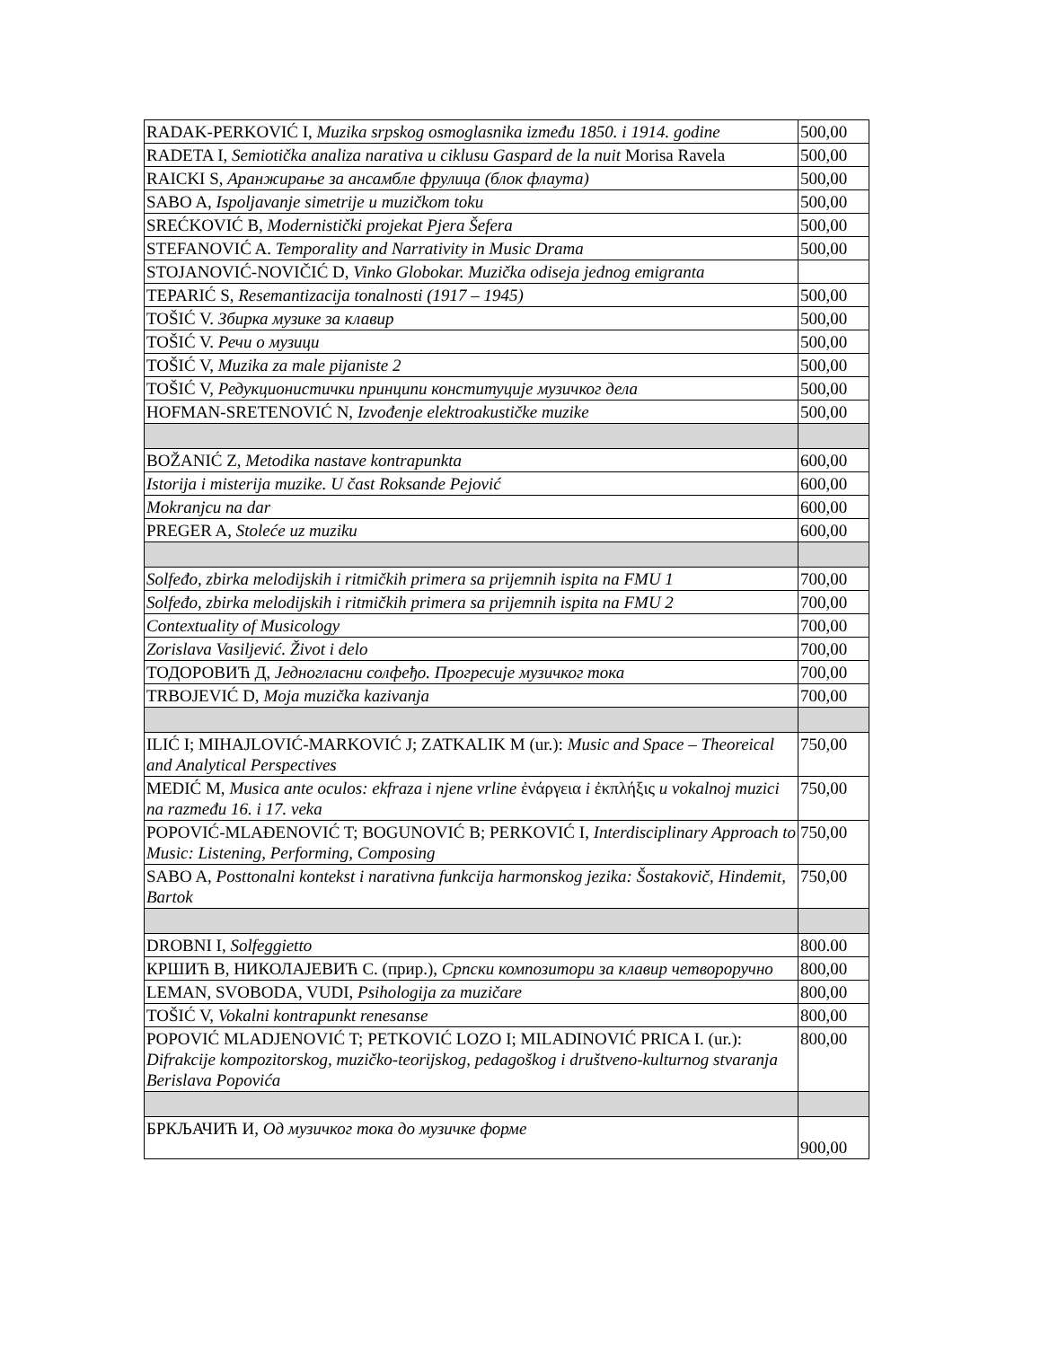| RADAK-PERKOVIĆ I, Muzika srpskog osmoglasnika između 1850. i 1914. godine | 500,00 |
| RADETA I, Semiotička analiza narativa u ciklusu Gaspard de la nuit Morisa Ravela | 500,00 |
| RAICKI S, Аранжирање за ансамбле фрулица (блок флаута) | 500,00 |
| SABO A, Ispoljavanje simetrije u muzičkom toku | 500,00 |
| SREĆKOVIĆ B, Modernistički projekat Pjera Šefera | 500,00 |
| STEFANOVIĆ A. Temporality and Narrativity in Music Drama | 500,00 |
| STOJANOVIĆ-NOVIČIĆ D, Vinko Globokar. Muzička odiseja jednog emigranta | |
| TEPARIĆ S, Resemantizacija tonalnosti (1917 – 1945) | 500,00 |
| TOŠIĆ V. Збирка музике за клавир | 500,00 |
| TOŠIĆ V. Речи о музици | 500,00 |
| TOŠIĆ V, Muzika za male pijaniste 2 | 500,00 |
| TOŠIĆ V, Редукционистички принципи конституције музичког дела | 500,00 |
| HOFMAN-SRETENOVIĆ N, Izvođenje elektroakustičke muzike | 500,00 |
| BOŽANIĆ Z, Metodika nastave kontrapunkta | 600,00 |
| Istorija i misterija muzike. U čast Roksande Pejović | 600,00 |
| Mokranjcu na dar | 600,00 |
| PREGER A, Stoleće uz muziku | 600,00 |
| Solfeđo, zbirka melodijskih i ritmičkih primera sa prijemnih ispita na FMU 1 | 700,00 |
| Solfeđo, zbirka melodijskih i ritmičkih primera sa prijemnih ispita na FMU 2 | 700,00 |
| Contextuality of Musicology | 700,00 |
| Zorislava Vasiljević. Život i delo | 700,00 |
| ТОДОРОВИЋ Д, Једногласни солфеђо. Прогресије музичког тока | 700,00 |
| TRBOJEVIĆ D, Moja muzička kazivanja | 700,00 |
| ILIĆ I; MIHAJLOVIĆ-MARKOVIĆ J; ZATKALIK M (ur.): Music and Space – Theoreical and Analytical Perspectives | 750,00 |
| MEDIĆ M, Musica ante oculos: ekfraza i njene vrline ἐνάργεια i ἐκπλήξις u vokalnoj muzici na razmeđu 16. i 17. veka | 750,00 |
| POPOVIĆ-MLAĐENOVIĆ T; BOGUNOVIĆ B; PERKOVIĆ I, Interdisciplinary Approach to Music: Listening, Performing, Composing | 750,00 |
| SABO A, Posttonalni kontekst i narativna funkcija harmonskog jezika: Šostakovič, Hindemit, Bartok | 750,00 |
| DROBNI I, Solfeggietto | 800.00 |
| КРШИЋ В, НИКОЛАЈЕВИЋ С. (прир.), Српски композитори за клавир четвороручно | 800,00 |
| LEMAN, SVOBODA, VUDI, Psihologija za muzičare | 800,00 |
| TOŠIĆ V, Vokalni kontrapunkt renesanse | 800,00 |
| POPOVIĆ MLADJENOVIĆ T; PETKOVIĆ LOZO I; MILADINOVIĆ PRICA I. (ur.): Difrakcije kompozitorskog, muzičko-teorijskog, pedagoškog i društveno-kulturnog stvaranja Berislava Popovića | 800,00 |
| БРКЉАЧИЋ И, Од музичког тока до музичке форме | 900,00 |